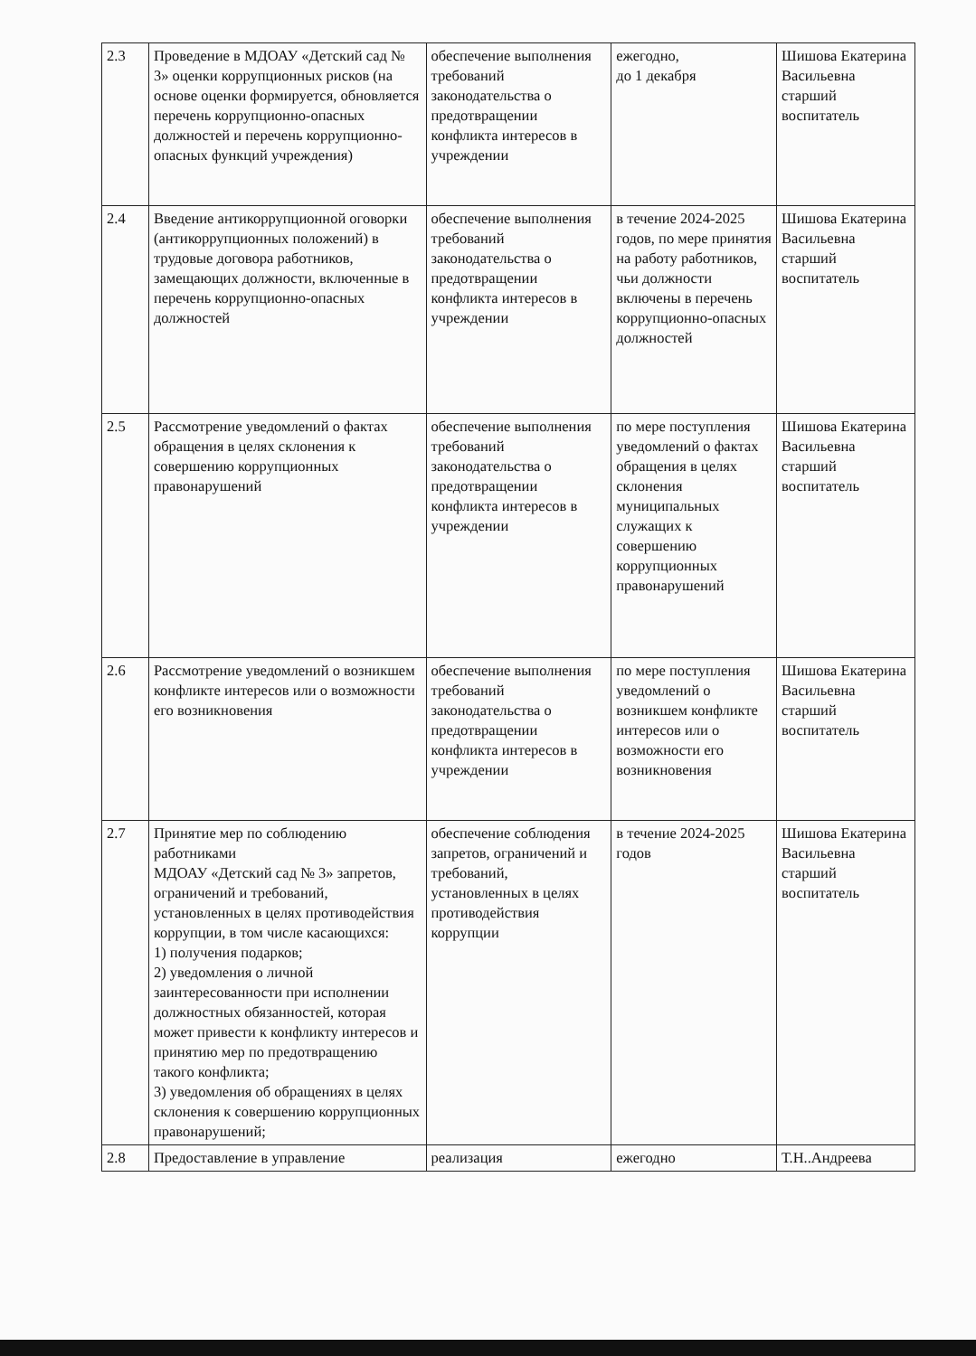| 2.3 | Проведение в МДОАУ «Детский сад № 3» оценки коррупционных рисков (на основе оценки формируется, обновляется перечень коррупционно-опасных должностей и перечень коррупционно-опасных функций учреждения) | обеспечение выполнения требований законодательства о предотвращении конфликта интересов в учреждении | ежегодно, до 1 декабря | Шишова Екатерина Васильевна старший воспитатель |
| 2.4 | Введение антикоррупционной оговорки (антикоррупционных положений) в трудовые договора работников, замещающих должности, включенные в перечень коррупционно-опасных должностей | обеспечение выполнения требований законодательства о предотвращении конфликта интересов в учреждении | в течение 2024-2025 годов, по мере принятия на работу работников, чьи должности включены в перечень коррупционно-опасных должностей | Шишова Екатерина Васильевна старший воспитатель |
| 2.5 | Рассмотрение уведомлений о фактах обращения в целях склонения к совершению коррупционных правонарушений | обеспечение выполнения требований законодательства о предотвращении конфликта интересов в учреждении | по мере поступления уведомлений о фактах обращения в целях склонения муниципальных служащих к совершению коррупционных правонарушений | Шишова Екатерина Васильевна старший воспитатель |
| 2.6 | Рассмотрение уведомлений о возникшем конфликте интересов или о возможности его возникновения | обеспечение выполнения требований законодательства о предотвращении конфликта интересов в учреждении | по мере поступления уведомлений о возникшем конфликте интересов или о возможности его возникновения | Шишова Екатерина Васильевна старший воспитатель |
| 2.7 | Принятие мер по соблюдению работниками МДОАУ «Детский сад № 3» запретов, ограничений и требований, установленных в целях противодействия коррупции, в том числе касающихся: 1) получения подарков; 2) уведомления о личной заинтересованности при исполнении должностных обязанностей, которая может привести к конфликту интересов и принятию мер по предотвращению такого конфликта; 3) уведомления об обращениях в целях склонения к совершению коррупционных правонарушений; | обеспечение соблюдения запретов, ограничений и требований, установленных в целях противодействия коррупции | в течение 2024-2025 годов | Шишова Екатерина Васильевна старший воспитатель |
| 2.8 | Предоставление в управление | реализация | ежегодно | Т.Н..Андреева |